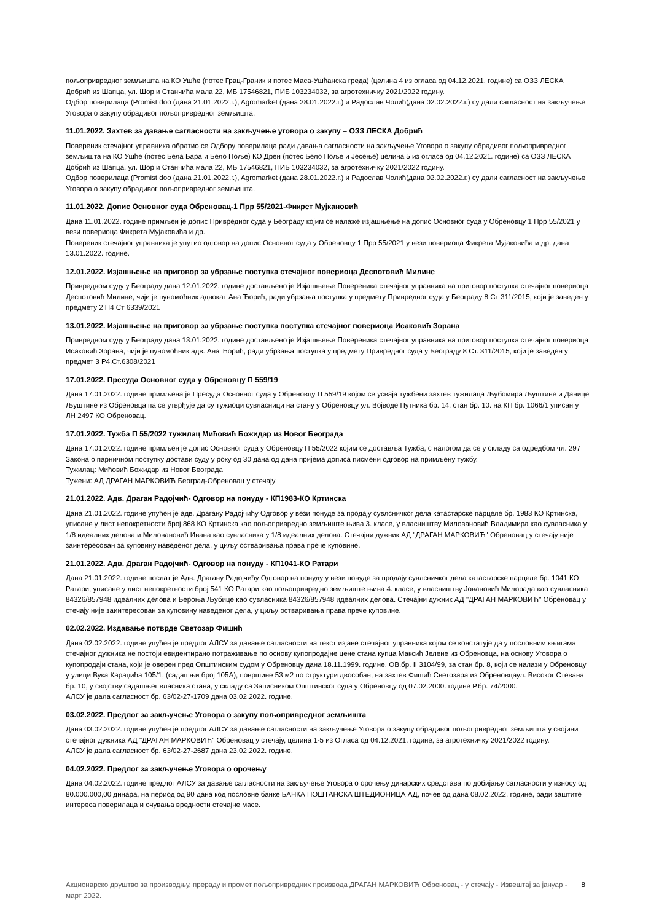пољопривредног земљишта на КО Ушће (потес Грац-Граник и потес Маса-Ушћанска греда) (целина 4 из огласа од 04.12.2021. године) са ОЗЗ ЛЕСКА Добрић из Шапца, ул. Шор и Станчића мала 22, МБ 17546821, ПИБ 103234032, за агротехничку 2021/2022 годину.
Одбор поверилаца (Promist doo (дана 21.01.2022.г.), Agromarket (дана 28.01.2022.г.) и Радослав Чолић(дана 02.02.2022.г.) су дали сагласност на закључење Уговора о закупу обрадивог пољопривредног земљишта.
11.01.2022. Захтев за давање сагласности на закључење уговора о закупу – ОЗЗ ЛЕСКА Добрић
Повереник стечајног управника обратио се Одбору поверилаца ради давања сагласности на закључење Уговора о закупу обрадивог пољопривредног земљишта на КО Ушће (потес Бела Бара и Бело Поље) КО Дрен (потес Бело Поље и Јесење) целина 5 из огласа од 04.12.2021. године) са ОЗЗ ЛЕСКА Добрић из Шапца, ул. Шор и Станчића мала 22, МБ 17546821, ПИБ 103234032, за агротехничку 2021/2022 годину.
Одбор поверилаца (Promist doo (дана 21.01.2022.г.), Agromarket (дана 28.01.2022.г.) и Радослав Чолић(дана 02.02.2022.г.) су дали сагласност на закључење Уговора о закупу обрадивог пољопривредног земљишта.
11.01.2022. Допис Основног суда Обреновац-1 Прр 55/2021-Фикрет Мујкановић
Дана 11.01.2022. године примљен је допис Привредног суда у Београду којим се налаже изјашњење на допис Основног суда у Обреновцу 1 Прр 55/2021 у вези повериоца Фикрета Мујаковића и др.
Повереник стечајног управника је упутио одговор на допис Основног суда у Обреновцу 1 Прр 55/2021 у вези повериоца Фикрета Мујаковића и др. дана 13.01.2022. године.
12.01.2022. Изјашњење на приговор за убрзање поступка стечајног повериоца Деспотовић Милине
Привредном суду у Београду дана 12.01.2022. године достављено је Изјашњење Повереника стечајног управника на приговор поступка стечајног повериоца Деспотовић Милине, чији је пуномоћник адвокат Ана Ђорић, ради убрзања поступка у предмету Привредног суда у Београду 8 Ст 311/2015, који је заведен у предмету 2 П4 Ст 6339/2021
13.01.2022. Изјашњење на приговор за убрзање поступка поступка стечајног повериоца Исаковић Зорана
Привредном суду у Београду дана 13.01.2022. године достављено је Изјашњење Повереника стечајног управника на приговор поступка стечајног повериоца Исаковић Зорана, чији је пуномоћник адв. Ана Ђорић, ради убрзања поступка у предмету Привредног суда у Београду 8 Ст. 311/2015, који је заведен у предмет 3 Р4.Ст.6308/2021
17.01.2022. Пресуда Основног суда у Обреновцу П 559/19
Дана 17.01.2022. године примљена је Пресуда Основног суда у Обреновцу П 559/19 којом се усваја тужбени захтев тужилаца Љубомира Љуштине и Данице Љуштине из Обреновца па се утврђује да су тужиоци сувласници на стану у Обреновцу ул. Војводе Путника бр. 14, стан бр. 10. на КП бр. 1066/1 уписан у ЛН 2497 КО Обреновац.
17.01.2022. Тужба П 55/2022 тужилац Мићовић Божидар из Новог Београда
Дана 17.01.2022. године примљен је допис Основног суда у Обреновцу П 55/2022 којим се доставља Тужба, с налогом да се у складу са одредбом чл. 297 Закона о парничном поступку достави суду у року од 30 дана од дана пријема дописа писмени одговор на примљену тужбу.
Тужилац: Мићовић Божидар из Новог Београда
Тужени: АД ДРАГАН МАРКОВИЋ Београд-Обреновац у стечају
21.01.2022. Адв. Драган Радојчић- Одговор на понуду - КП1983-КО Кртинска
Дана 21.01.2022. године упућен је адв. Драгану Радојчићу Одговор у вези понуде за продају сувлсничког дела катастарске парцеле бр. 1983 КО Кртинска, уписане у лист непокретности број 868 КО Кртинска као пољопривредно земљиште њива 3. класе, у власништву Миловановић Владимира као сувласника у 1/8 идеалних делова и Миловановић Ивана као сувласника у 1/8 идеалних делова. Стечајни дужник АД "ДРАГАН МАРКОВИЋ" Обреновац у стечају није заинтересован за куповину наведеног дела, у циљу остваривања права прече куповине.
21.01.2022. Адв. Драган Радојчић- Одговор на понуду - КП1041-КО Ратари
Дана 21.01.2022. године послат је Адв. Драгану Радојчићу Одговор на понуду у вези понуде за продају сувлсничког дела катастарске парцеле бр. 1041 КО Ратари, уписане у лист непокретности број 541 КО Ратари као пољопривредно земљиште њива 4. класе, у власништву Јовановић Милорада као сувласника 84326/857948 идеалних делова и Берoња Љубице као сувласника 84326/857948 идеалних делова. Стечајни дужник АД "ДРАГАН МАРКОВИЋ" Обреновац у стечају није заинтересован за куповину наведеног дела, у циљу остваривања права прече куповине.
02.02.2022. Издавање потврде Светозар Фишић
Дана 02.02.2022. године упућен је предлог АЛСУ за давање сагласности на текст изјаве стечајног управника којом се констатује да у пословним књигама стечајног дужника не постоји евидентирано потраживање по основу купопродајне цене стана купца Максић Јелене из Обреновца, на основу Уговора о купопродаји стана, који је оверен пред Општинским судом у Обреновцу дана 18.11.1999. године, ОВ.бр. II 3104/99, за стан бр. 8, који се налази у Обреновцу у улици Вука Караџића 105/1, (садашњи број 105А), површине 53 м2 по структури двособан, на захтев Фишић Светозара из Обреновцаул. Високог Стевана бр. 10, у својству садашњег власника стана, у складу са Записником Општинског суда у Обреновцу од 07.02.2000. године Р.бр. 74/2000.
АЛСУ је дала сагласност бр. 63/02-27-1709 дана 03.02.2022. године.
03.02.2022. Предлог за закључење Уговора о закупу пољопривредног земљишта
Дана 03.02.2022. године упућен је предлог АЛСУ за давање сагласности на закључење Уговора о закупу обрадивог пољопривредног земљишта у својини стечајног дужника АД "ДРАГАН МАРКОВИЋ" Обреновац у стечају, целина 1-5 из Огласа од 04.12.2021. године, за агротехничку 2021/2022 годину.
АЛСУ је дала сагласност бр. 63/02-27-2687 дана 23.02.2022. године.
04.02.2022. Предлог за закључење Уговора о орочењу
Дана 04.02.2022. године предлог АЛСУ за давање сагласности на закључење Уговора о орочењу динарских средстава по добијању сагласности у износу од 80.000.000,00 динара, на период од 90 дана код пословне банке БАНКА ПОШТАНСКА ШТЕДИОНИЦА АД, почев од дана 08.02.2022. године, ради заштите интереса поверилаца и очувања вредности стечајне масе.
Акционарско друштво за производњу, прераду и промет пољопривредних производа ДРАГАН МАРКОВИЋ Обреновац - у стечају - Извештај за јануар - март 2022. 8